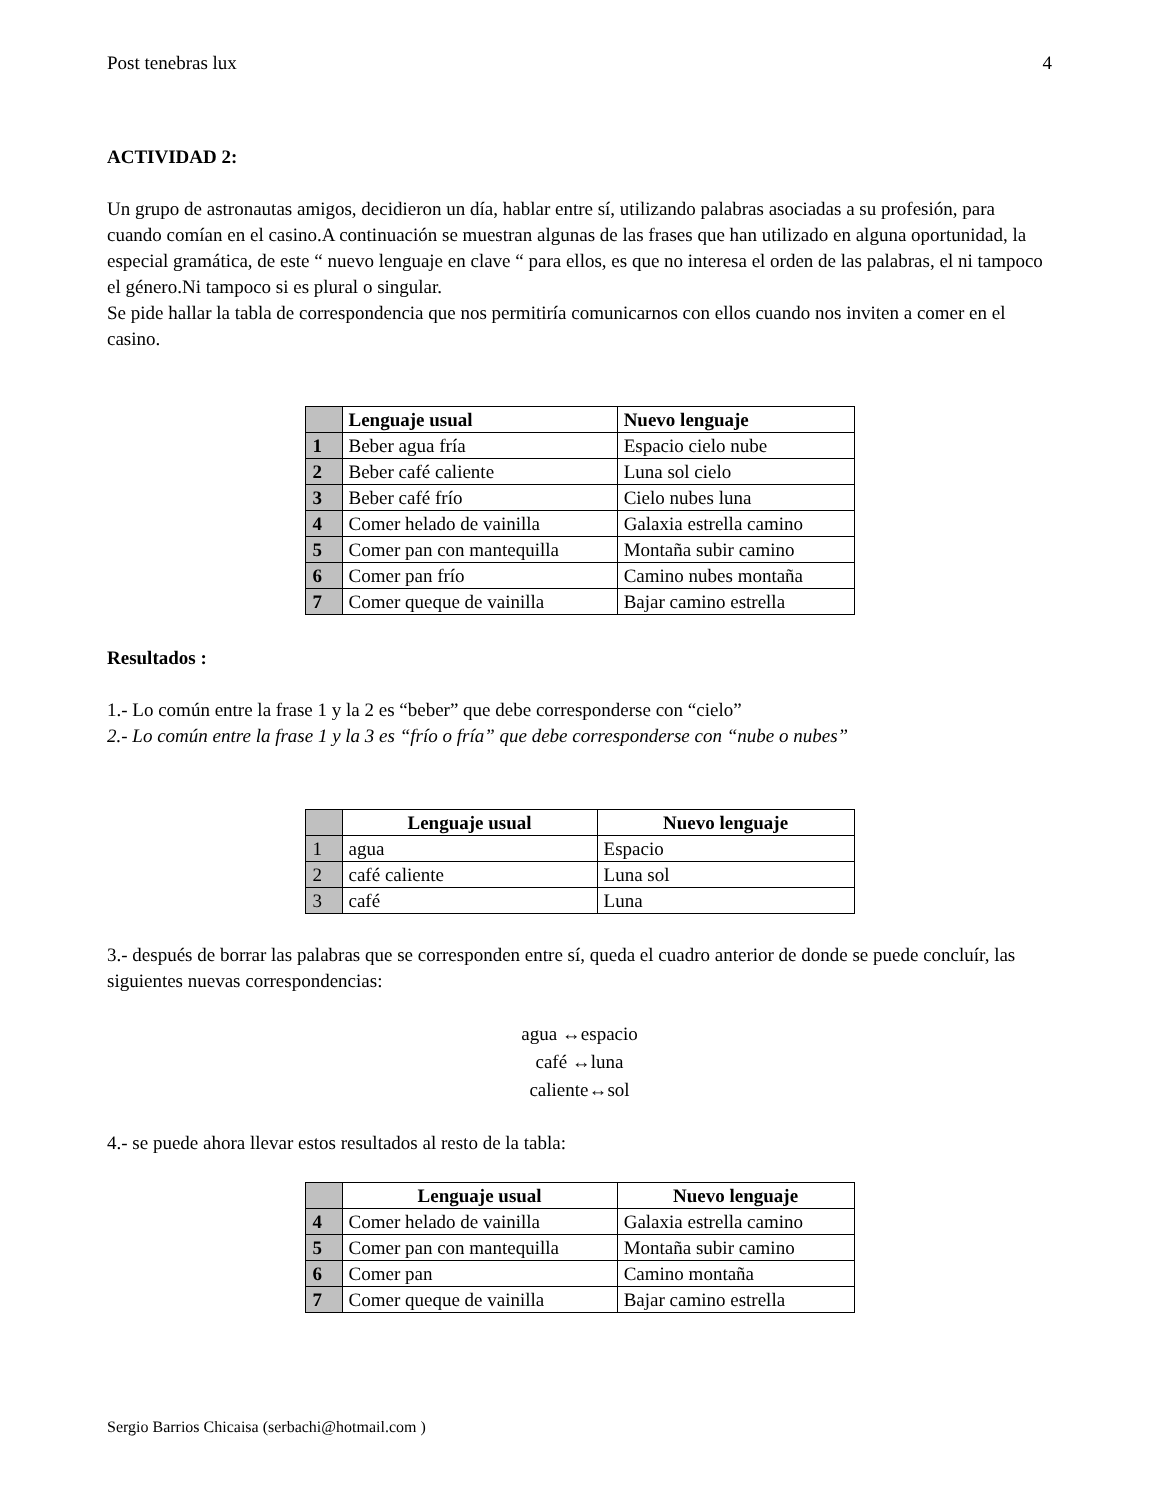Post tenebras lux 4
ACTIVIDAD 2:
Un grupo de astronautas amigos, decidieron un día, hablar entre sí, utilizando palabras asociadas a su profesión, para cuando comían en el casino.A continuación se muestran algunas de las frases que han utilizado en alguna oportunidad, la especial gramática, de este “ nuevo lenguaje en clave “ para ellos, es que no interesa el orden de las palabras, el ni tampoco el género.Ni tampoco si es plural o singular.
Se pide hallar la tabla de correspondencia que nos permitiría comunicarnos con ellos cuando nos inviten a comer en el casino.
| | Lenguaje usual | Nuevo lenguaje |
| 1 | Beber agua fría | Espacio cielo nube |
| 2 | Beber café caliente | Luna sol cielo |
| 3 | Beber café frío | Cielo nubes luna |
| 4 | Comer helado de vainilla | Galaxia estrella camino |
| 5 | Comer pan con mantequilla | Montaña subir camino |
| 6 | Comer pan frío | Camino nubes montaña |
| 7 | Comer queque de vainilla | Bajar camino estrella |
Resultados :
1.- Lo común entre la frase 1 y la 2 es “beber” que debe corresponderse con “cielo”
2.- Lo común entre la frase 1 y la 3 es “frío o fría” que debe corresponderse con “nube o nubes”
| | Lenguaje usual | Nuevo lenguaje |
| 1 | agua | Espacio |
| 2 | café caliente | Luna sol |
| 3 | café | Luna |
3.- después de borrar las palabras que se corresponden entre sí, queda el cuadro anterior de donde se puede concluír, las siguientes nuevas correspondencias:
agua ↔espacio
café ↔luna
caliente↔sol
4.- se puede ahora llevar estos resultados al resto de la tabla:
| | Lenguaje usual | Nuevo lenguaje |
| 4 | Comer helado de vainilla | Galaxia estrella camino |
| 5 | Comer pan con mantequilla | Montaña subir camino |
| 6 | Comer pan | Camino montaña |
| 7 | Comer queque de vainilla | Bajar camino estrella |
Sergio Barrios Chicaisa (serbachi@hotmail.com )